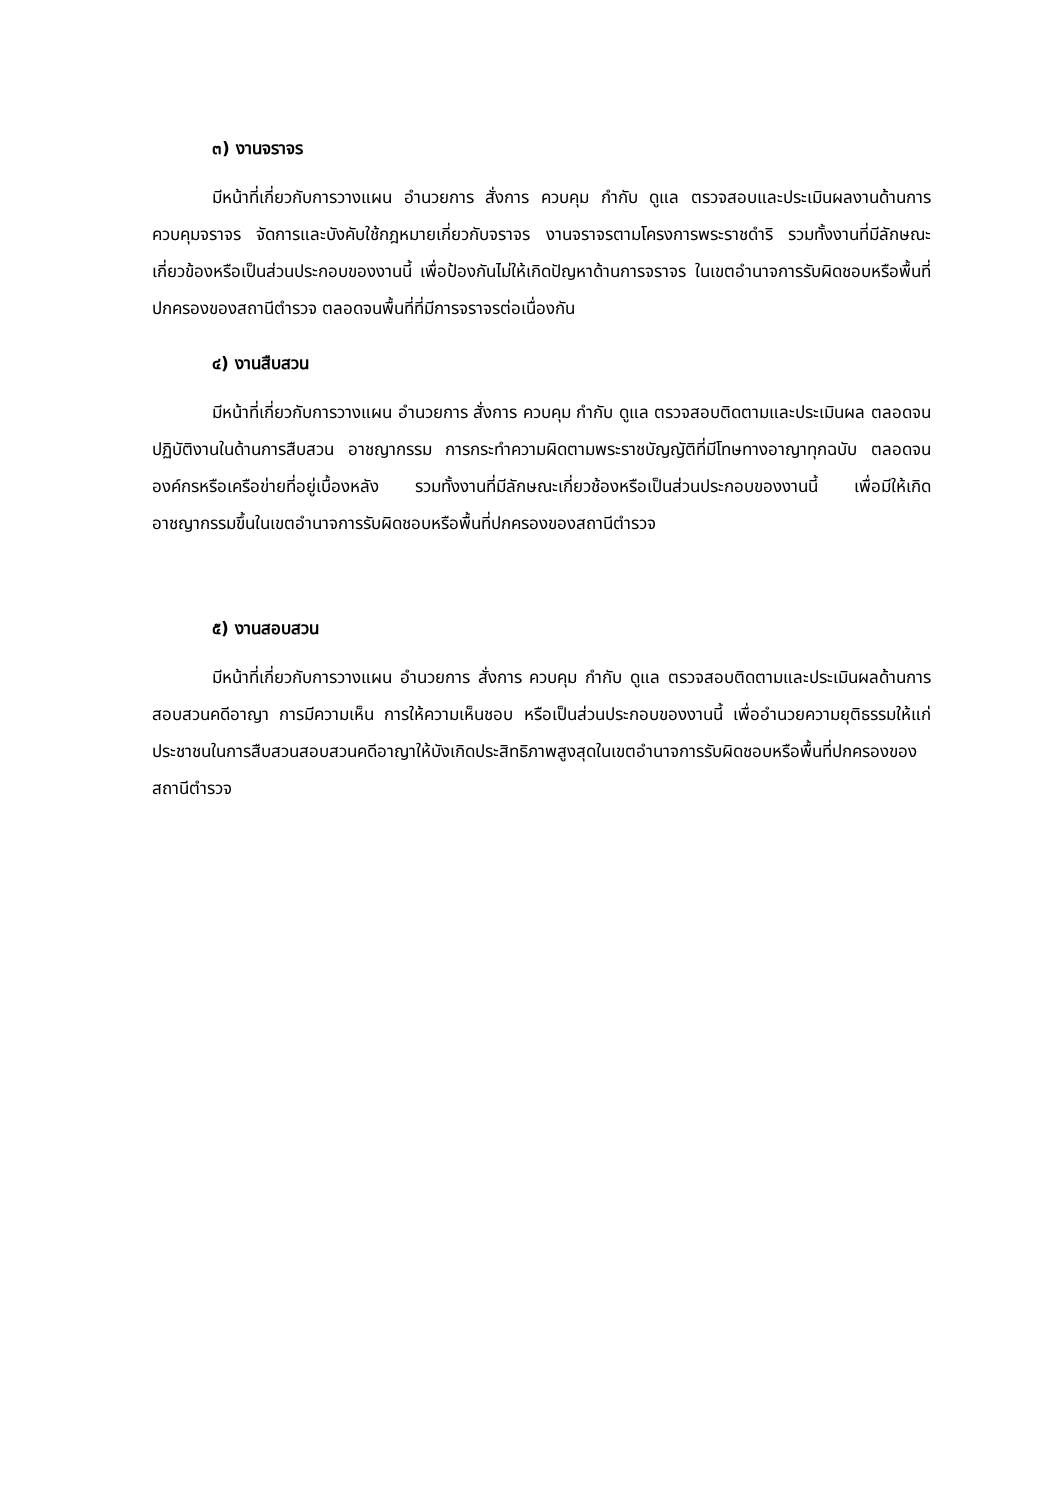๓) งานจราจร
มีหน้าที่เกี่ยวกับการวางแผน อำนวยการ สั่งการ ควบคุม กำกับ ดูแล ตรวจสอบและประเมินผลงานด้านการควบคุมจราจร จัดการและบังคับใช้กฎหมายเกี่ยวกับจราจร งานจราจรตามโครงการพระราชดำริ รวมทั้งงานที่มีลักษณะเกี่ยวข้องหรือเป็นส่วนประกอบของงานนี้ เพื่อป้องกันไม่ให้เกิดปัญหาด้านการจราจร ในเขตอำนาจการรับผิดชอบหรือพื้นที่ปกครองของสถานีตำรวจ ตลอดจนพื้นที่ที่มีการจราจรต่อเนื่องกัน
๔) งานสืบสวน
มีหน้าที่เกี่ยวกับการวางแผน อำนวยการ สั่งการ ควบคุม กำกับ ดูแล ตรวจสอบติดตามและประเมินผล ตลอดจนปฏิบัติงานในด้านการสืบสวน อาชญากรรม การกระทำความผิดตามพระราชบัญญัติที่มีโทษทางอาญาทุกฉบับ ตลอดจนองค์กรหรือเครือข่ายที่อยู่เบื้องหลัง รวมทั้งงานที่มีลักษณะเกี่ยวช้องหรือเป็นส่วนประกอบของงานนี้ เพื่อมีให้เกิดอาชญากรรมขึ้นในเขตอำนาจการรับผิดชอบหรือพื้นที่ปกครองของสถานีตำรวจ
๕) งานสอบสวน
มีหน้าที่เกี่ยวกับการวางแผน อำนวยการ สั่งการ ควบคุม กำกับ ดูแล ตรวจสอบติดตามและประเมินผลด้านการสอบสวนคดีอาญา การมีความเห็น การให้ความเห็นชอบ หรือเป็นส่วนประกอบของงานนี้ เพื่ออำนวยความยุติธรรมให้แก่ประชาชนในการสืบสวนสอบสวนคดีอาญาให้บังเกิดประสิทธิภาพสูงสุดในเขตอำนาจการรับผิดชอบหรือพื้นที่ปกครองของสถานีตำรวจ